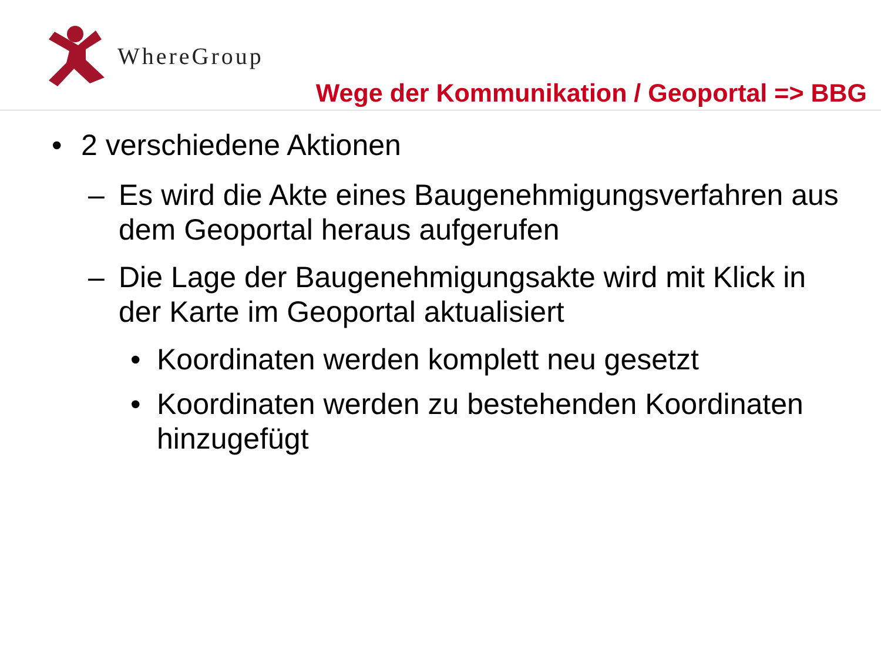WhereGroup
Wege der Kommunikation / Geoportal => BBG
• 2 verschiedene Aktionen
– Es wird die Akte eines Baugenehmigungsverfahren aus dem Geoportal heraus aufgerufen
– Die Lage der Baugenehmigungsakte wird mit Klick in der Karte im Geoportal aktualisiert
• Koordinaten werden komplett neu gesetzt
• Koordinaten werden zu bestehenden Koordinaten hinzugefügt